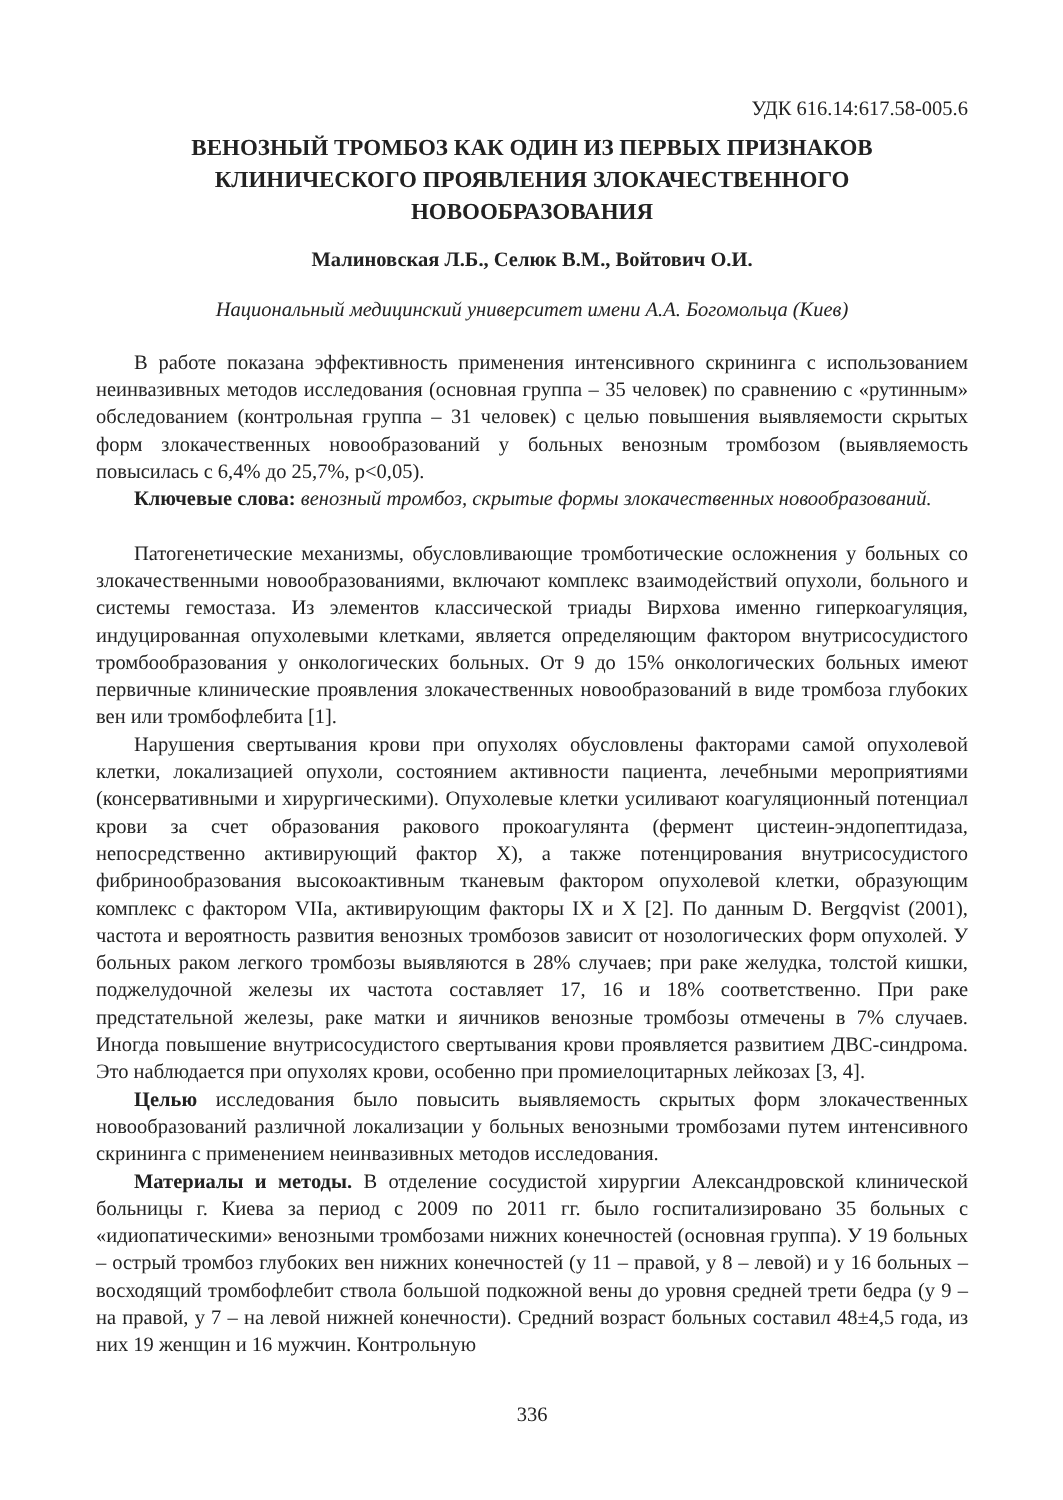УДК 616.14:617.58-005.6
ВЕНОЗНЫЙ ТРОМБОЗ КАК ОДИН ИЗ ПЕРВЫХ ПРИЗНАКОВ
КЛИНИЧЕСКОГО ПРОЯВЛЕНИЯ ЗЛОКАЧЕСТВЕННОГО
НОВООБРАЗОВАНИЯ
Малиновская Л.Б., Селюк В.М., Войтович О.И.
Национальный медицинский университет имени А.А. Богомольца (Киев)
В работе показана эффективность применения интенсивного скрининга с использованием неинвазивных методов исследования (основная группа – 35 человек) по сравнению с «рутинным» обследованием (контрольная группа – 31 человек) с целью повышения выявляемости скрытых форм злокачественных новообразований у больных венозным тромбозом (выявляемость повысилась с 6,4% до 25,7%, p<0,05).
Ключевые слова: венозный тромбоз, скрытые формы злокачественных новообразований.
Патогенетические механизмы, обусловливающие тромботические осложнения у больных со злокачественными новообразованиями, включают комплекс взаимодействий опухоли, больного и системы гемостаза. Из элементов классической триады Вирхова именно гиперкоагуляция, индуцированная опухолевыми клетками, является определяющим фактором внутрисосудистого тромбообразования у онкологических больных. От 9 до 15% онкологических больных имеют первичные клинические проявления злокачественных новообразований в виде тромбоза глубоких вен или тромбофлебита [1].
Нарушения свертывания крови при опухолях обусловлены факторами самой опухолевой клетки, локализацией опухоли, состоянием активности пациента, лечебными мероприятиями (консервативными и хирургическими). Опухолевые клетки усиливают коагуляционный потенциал крови за счет образования ракового прокоагулянта (фермент цистеин-эндопептидаза, непосредственно активирующий фактор X), а также потенцирования внутрисосудистого фибринообразования высокоактивным тканевым фактором опухолевой клетки, образующим комплекс с фактором VIIa, активирующим факторы IX и X [2]. По данным D. Bergqvist (2001), частота и вероятность развития венозных тромбозов зависит от нозологических форм опухолей. У больных раком легкого тромбозы выявляются в 28% случаев; при раке желудка, толстой кишки, поджелудочной железы их частота составляет 17, 16 и 18% соответственно. При раке предстательной железы, раке матки и яичников венозные тромбозы отмечены в 7% случаев. Иногда повышение внутрисосудистого свертывания крови проявляется развитием ДВС-синдрома. Это наблюдается при опухолях крови, особенно при промиелоцитарных лейкозах [3, 4].
Целью исследования было повысить выявляемость скрытых форм злокачественных новообразований различной локализации у больных венозными тромбозами путем интенсивного скрининга с применением неинвазивных методов исследования.
Материалы и методы. В отделение сосудистой хирургии Александровской клинической больницы г. Киева за период с 2009 по 2011 гг. было госпитализировано 35 больных с «идиопатическими» венозными тромбозами нижних конечностей (основная группа). У 19 больных – острый тромбоз глубоких вен нижних конечностей (у 11 – правой, у 8 – левой) и у 16 больных – восходящий тромбофлебит ствола большой подкожной вены до уровня средней трети бедра (у 9 – на правой, у 7 – на левой нижней конечности). Средний возраст больных составил 48±4,5 года, из них 19 женщин и 16 мужчин. Контрольную
336